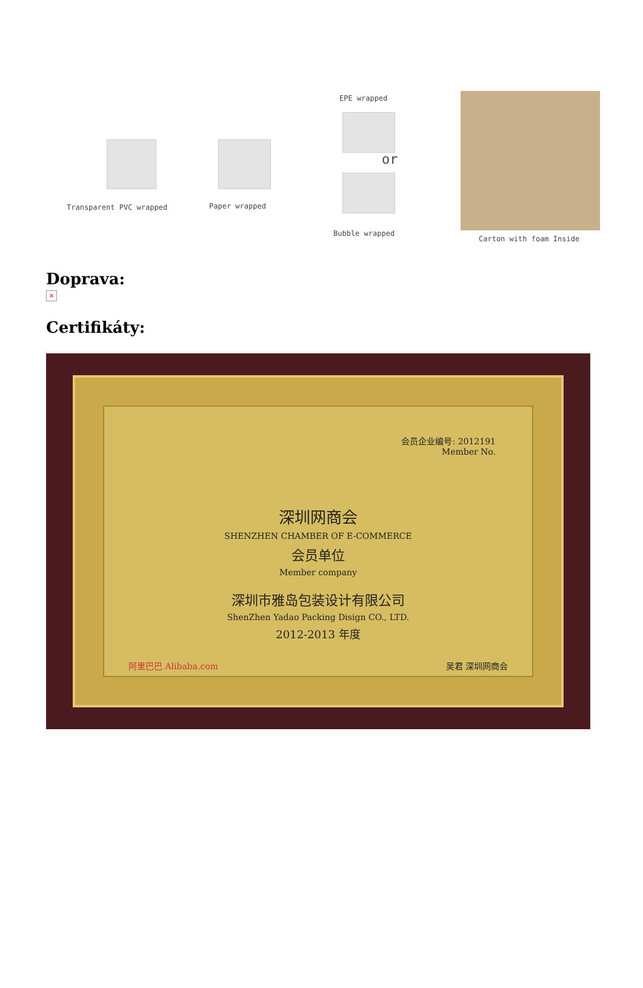Transparent PVC wrapped Paper wrapped
EPE wrapped
or
Bubble wrapped
Carton with foam Inside
Doprava:
×
Certifikáty:
会员企业编号: 2012191
Member No.
深圳网商会
SHENZHEN CHAMBER OF E-COMMERCE
会员单位
Member company
深圳市雅岛包装设计有限公司
ShenZhen Yadao Packing Disign CO., LTD.
2012-2013 年度
阿里巴巴 Alibaba.com 吴君 深圳网商会